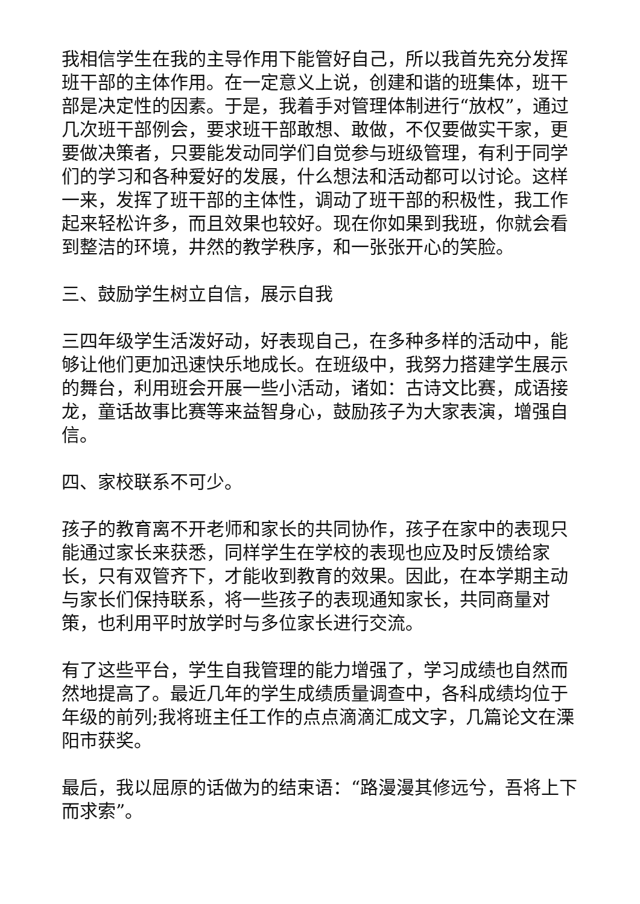我相信学生在我的主导作用下能管好自己，所以我首先充分发挥班干部的主体作用。在一定意义上说，创建和谐的班集体，班干部是决定性的因素。于是，我着手对管理体制进行“放权”，通过几次班干部例会，要求班干部敢想、敢做，不仅要做实干家，更要做决策者，只要能发动同学们自觉参与班级管理，有利于同学们的学习和各种爱好的发展，什么想法和活动都可以讨论。这样一来，发挥了班干部的主体性，调动了班干部的积极性，我工作起来轻松许多，而且效果也较好。现在你如果到我班，你就会看到整洁的环境，井然的教学秩序，和一张张开心的笑脸。
三、鼓励学生树立自信，展示自我
三四年级学生活泼好动，好表现自己，在多种多样的活动中，能够让他们更加迅速快乐地成长。在班级中，我努力搭建学生展示的舞台，利用班会开展一些小活动，诸如：古诗文比赛，成语接龙，童话故事比赛等来益智身心，鼓励孩子为大家表演，增强自信。
四、家校联系不可少。
孩子的教育离不开老师和家长的共同协作，孩子在家中的表现只能通过家长来获悉，同样学生在学校的表现也应及时反馈给家长，只有双管齐下，才能收到教育的效果。因此，在本学期主动与家长们保持联系，将一些孩子的表现通知家长，共同商量对策，也利用平时放学时与多位家长进行交流。
有了这些平台，学生自我管理的能力增强了，学习成绩也自然而然地提高了。最近几年的学生成绩质量调查中，各科成绩均位于年级的前列;我将班主任工作的点点滴滴汇成文字，几篇论文在溧阳市获奖。
最后，我以屈原的话做为的结束语：“路漫漫其修远兮，吾将上下而求索”。